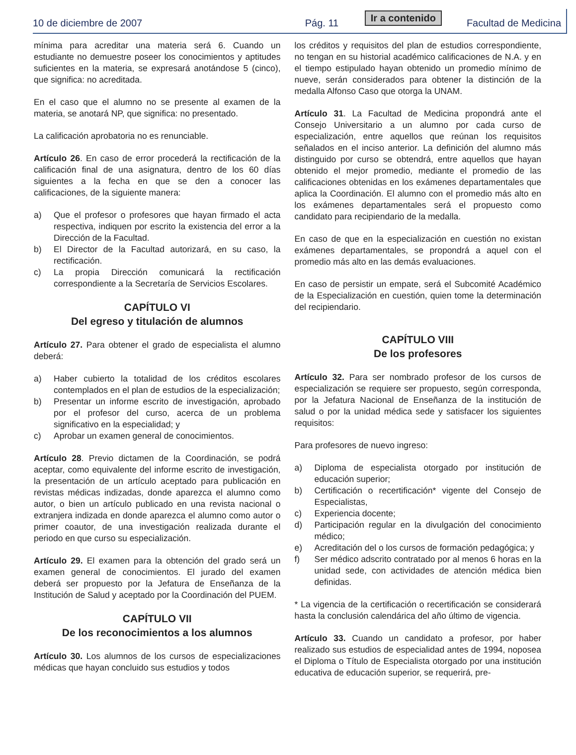10 de diciembre de 2007
Pág. 11
Ir a contenido
Facultad de Medicina
mínima para acreditar una materia será 6. Cuando un estudiante no demuestre poseer los conocimientos y aptitudes suficientes en la materia, se expresará anotándose 5 (cinco), que significa: no acreditada.
En el caso que el alumno no se presente al examen de la materia, se anotará NP, que significa: no presentado.
La calificación aprobatoria no es renunciable.
Artículo 26. En caso de error procederá la rectificación de la calificación final de una asignatura, dentro de los 60 días siguientes a la fecha en que se den a conocer las calificaciones, de la siguiente manera:
a) Que el profesor o profesores que hayan firmado el acta respectiva, indiquen por escrito la existencia del error a la Dirección de la Facultad.
b) El Director de la Facultad autorizará, en su caso, la rectificación.
c) La propia Dirección comunicará la rectificación correspondiente a la Secretaría de Servicios Escolares.
CAPÍTULO VI
Del egreso y titulación de alumnos
Artículo 27. Para obtener el grado de especialista el alumno deberá:
a) Haber cubierto la totalidad de los créditos escolares contemplados en el plan de estudios de la especialización;
b) Presentar un informe escrito de investigación, aprobado por el profesor del curso, acerca de un problema significativo en la especialidad; y
c) Aprobar un examen general de conocimientos.
Artículo 28. Previo dictamen de la Coordinación, se podrá aceptar, como equivalente del informe escrito de investigación, la presentación de un artículo aceptado para publicación en revistas médicas indizadas, donde aparezca el alumno como autor, o bien un artículo publicado en una revista nacional o extranjera indizada en donde aparezca el alumno como autor o primer coautor, de una investigación realizada durante el periodo en que curso su especialización.
Artículo 29. El examen para la obtención del grado será un examen general de conocimientos. El jurado del examen deberá ser propuesto por la Jefatura de Enseñanza de la Institución de Salud y aceptado por la Coordinación del PUEM.
CAPÍTULO VII
De los reconocimientos a los alumnos
Artículo 30. Los alumnos de los cursos de especializaciones médicas que hayan concluido sus estudios y todos
los créditos y requisitos del plan de estudios correspondiente, no tengan en su historial académico calificaciones de N.A. y en el tiempo estipulado hayan obtenido un promedio mínimo de nueve, serán considerados para obtener la distinción de la medalla Alfonso Caso que otorga la UNAM.
Artículo 31. La Facultad de Medicina propondrá ante el Consejo Universitario a un alumno por cada curso de especialización, entre aquellos que reúnan los requisitos señalados en el inciso anterior. La definición del alumno más distinguido por curso se obtendrá, entre aquellos que hayan obtenido el mejor promedio, mediante el promedio de las calificaciones obtenidas en los exámenes departamentales que aplica la Coordinación. El alumno con el promedio más alto en los exámenes departamentales será el propuesto como candidato para recipiendario de la medalla.
En caso de que en la especialización en cuestión no existan exámenes departamentales, se propondrá a aquel con el promedio más alto en las demás evaluaciones.
En caso de persistir un empate, será el Subcomité Académico de la Especialización en cuestión, quien tome la determinación del recipiendario.
CAPÍTULO VIII
De los profesores
Artículo 32. Para ser nombrado profesor de los cursos de especialización se requiere ser propuesto, según corresponda, por la Jefatura Nacional de Enseñanza de la institución de salud o por la unidad médica sede y satisfacer los siguientes requisitos:
Para profesores de nuevo ingreso:
a) Diploma de especialista otorgado por institución de educación superior;
b) Certificación o recertificación* vigente del Consejo de Especialistas,
c) Experiencia docente;
d) Participación regular en la divulgación del conocimiento médico;
e) Acreditación del o los cursos de formación pedagógica; y
f) Ser médico adscrito contratado por al menos 6 horas en la unidad sede, con actividades de atención médica bien definidas.
* La vigencia de la certificación o recertificación se considerará hasta la conclusión calendárica del año último de vigencia.
Artículo 33. Cuando un candidato a profesor, por haber realizado sus estudios de especialidad antes de 1994, noposea el Diploma o Título de Especialista otorgado por una institución educativa de educación superior, se requerirá, pre-